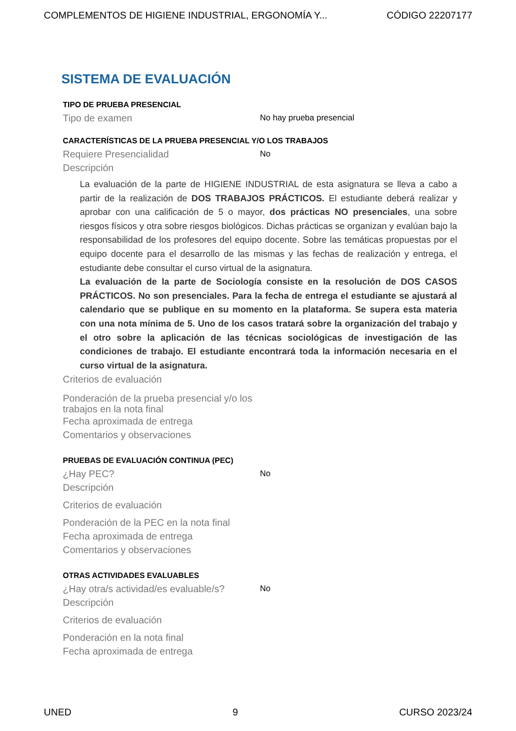COMPLEMENTOS DE HIGIENE INDUSTRIAL, ERGONOMÍA Y... CÓDIGO 22207177
SISTEMA DE EVALUACIÓN
TIPO DE PRUEBA PRESENCIAL
Tipo de examen No hay prueba presencial
CARACTERÍSTICAS DE LA PRUEBA PRESENCIAL Y/O LOS TRABAJOS
Requiere Presencialidad No
Descripción
La evaluación de la parte de HIGIENE INDUSTRIAL de esta asignatura se lleva a cabo a partir de la realización de DOS TRABAJOS PRÁCTICOS. El estudiante deberá realizar y aprobar con una calificación de 5 o mayor, dos prácticas NO presenciales, una sobre riesgos físicos y otra sobre riesgos biológicos. Dichas prácticas se organizan y evalúan bajo la responsabilidad de los profesores del equipo docente. Sobre las temáticas propuestas por el equipo docente para el desarrollo de las mismas y las fechas de realización y entrega, el estudiante debe consultar el curso virtual de la asignatura.
La evaluación de la parte de Sociología consiste en la resolución de DOS CASOS PRÁCTICOS. No son presenciales. Para la fecha de entrega el estudiante se ajustará al calendario que se publique en su momento en la plataforma. Se supera esta materia con una nota mínima de 5. Uno de los casos tratará sobre la organización del trabajo y el otro sobre la aplicación de las técnicas sociológicas de investigación de las condiciones de trabajo. El estudiante encontrará toda la información necesaria en el curso virtual de la asignatura.
Criterios de evaluación
Ponderación de la prueba presencial y/o los trabajos en la nota final
Fecha aproximada de entrega
Comentarios y observaciones
PRUEBAS DE EVALUACIÓN CONTINUA (PEC)
¿Hay PEC? No
Descripción
Criterios de evaluación
Ponderación de la PEC en la nota final
Fecha aproximada de entrega
Comentarios y observaciones
OTRAS ACTIVIDADES EVALUABLES
¿Hay otra/s actividad/es evaluable/s? No
Descripción
Criterios de evaluación
Ponderación en la nota final
Fecha aproximada de entrega
UNED 9 CURSO 2023/24